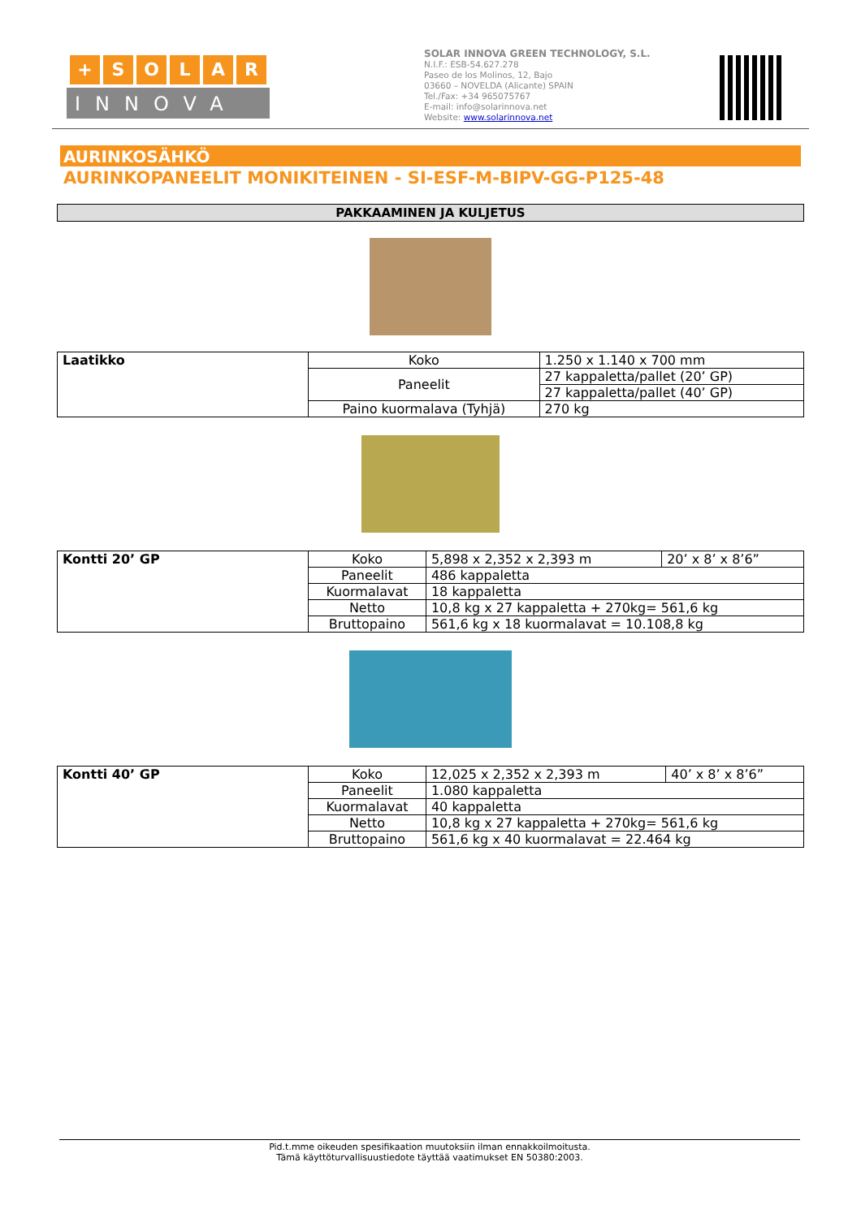+ SOLAR
INNOVA
SOLAR INNOVA GREEN TECHNOLOGY, S.L.
N.I.F.: ESB-54.627.278
Paseo de los Molinos, 12, Bajo
03660 – NOVELDA (Alicante) SPAIN
Tel./Fax: +34 965075767
E-mail: info@solarinnova.net
Website: www.solarinnova.net
AURINKOSÄHKÖ
AURINKOPANEELIT MONIKITEINEN - SI-ESF-M-BIPV-GG-P125-48
PAKKAAMINEN JA KULJETUS
| Laatikko | Koko | 1.250 x 1.140 x 700 mm |
| | Paneelit | 27 kappaletta/pallet (20’ GP) |
| | | 27 kappaletta/pallet (40’ GP) |
| | Paino kuormalava (Tyhjä) | 270 kg |
| Kontti 20’ GP | Koko | 5,898 x 2,352 x 2,393 m | 20’ x 8’ x 8’6” |
| | Paneelit | 486 kappaletta | |
| | Kuormalavat | 18 kappaletta | |
| | Netto | 10,8 kg x 27 kappaletta + 270kg= 561,6 kg | |
| | Bruttopaino | 561,6 kg x 18 kuormalavat = 10.108,8 kg | |
| Kontti 40’ GP | Koko | 12,025 x 2,352 x 2,393 m | 40’ x 8’ x 8’6” |
| | Paneelit | 1.080 kappaletta | |
| | Kuormalavat | 40 kappaletta | |
| | Netto | 10,8 kg x 27 kappaletta + 270kg= 561,6 kg | |
| | Bruttopaino | 561,6 kg x 40 kuormalavat = 22.464 kg | |
Pid.t.mme oikeuden spesifikaation muutoksiin ilman ennakkoilmoitusta.
Tämä käyttöturvallisuustiedote täyttää vaatimukset EN 50380:2003.